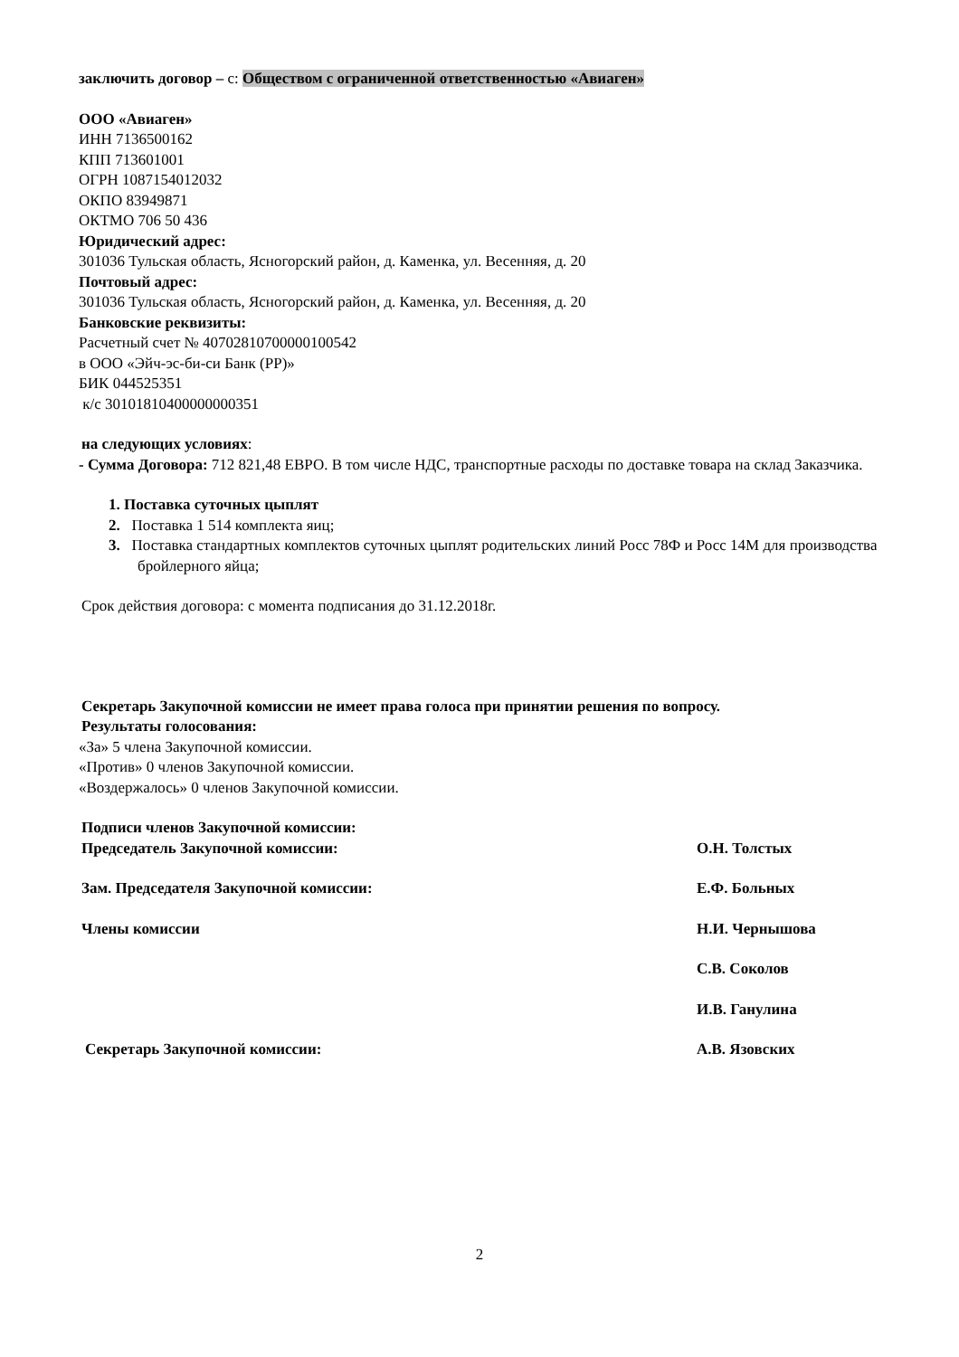заключить договор – с: Обществом с ограниченной ответственностью «Авиаген»
ООО «Авиаген»
ИНН 7136500162
КПП 713601001
ОГРН 1087154012032
ОКПО 83949871
ОКТМО 706 50 436
Юридический адрес:
301036 Тульская область, Ясногорский район, д. Каменка, ул. Весенняя, д. 20
Почтовый адрес:
301036 Тульская область, Ясногорский район, д. Каменка, ул. Весенняя, д. 20
Банковские реквизиты:
Расчетный счет № 40702810700000100542
в ООО «Эйч-эс-би-си Банк (РР)»
БИК 044525351
к/с 30101810400000000351
на следующих условиях:
- Сумма Договора: 712 821,48 ЕВРО. В том числе НДС, транспортные расходы по доставке товара на склад Заказчика.
1. Поставка суточных цыплят
2. Поставка 1 514 комплекта яиц;
3. Поставка стандартных комплектов суточных цыплят родительских линий Росс 78Ф и Росс 14М для производства бройлерного яйца;
Срок действия договора: с момента подписания до 31.12.2018г.
Секретарь Закупочной комиссии не имеет права голоса при принятии решения по вопросу.
Результаты голосования:
«За» 5 члена Закупочной комиссии.
«Против» 0 членов Закупочной комиссии.
«Воздержалось» 0 членов Закупочной комиссии.
Подписи членов Закупочной комиссии:
Председатель Закупочной комиссии: О.Н. Толстых
Зам. Председателя Закупочной комиссии: Е.Ф. Больных
Члены комиссии Н.И. Чернышова
С.В. Соколов
И.В. Ганулина
Секретарь Закупочной комиссии: А.В. Язовских
2